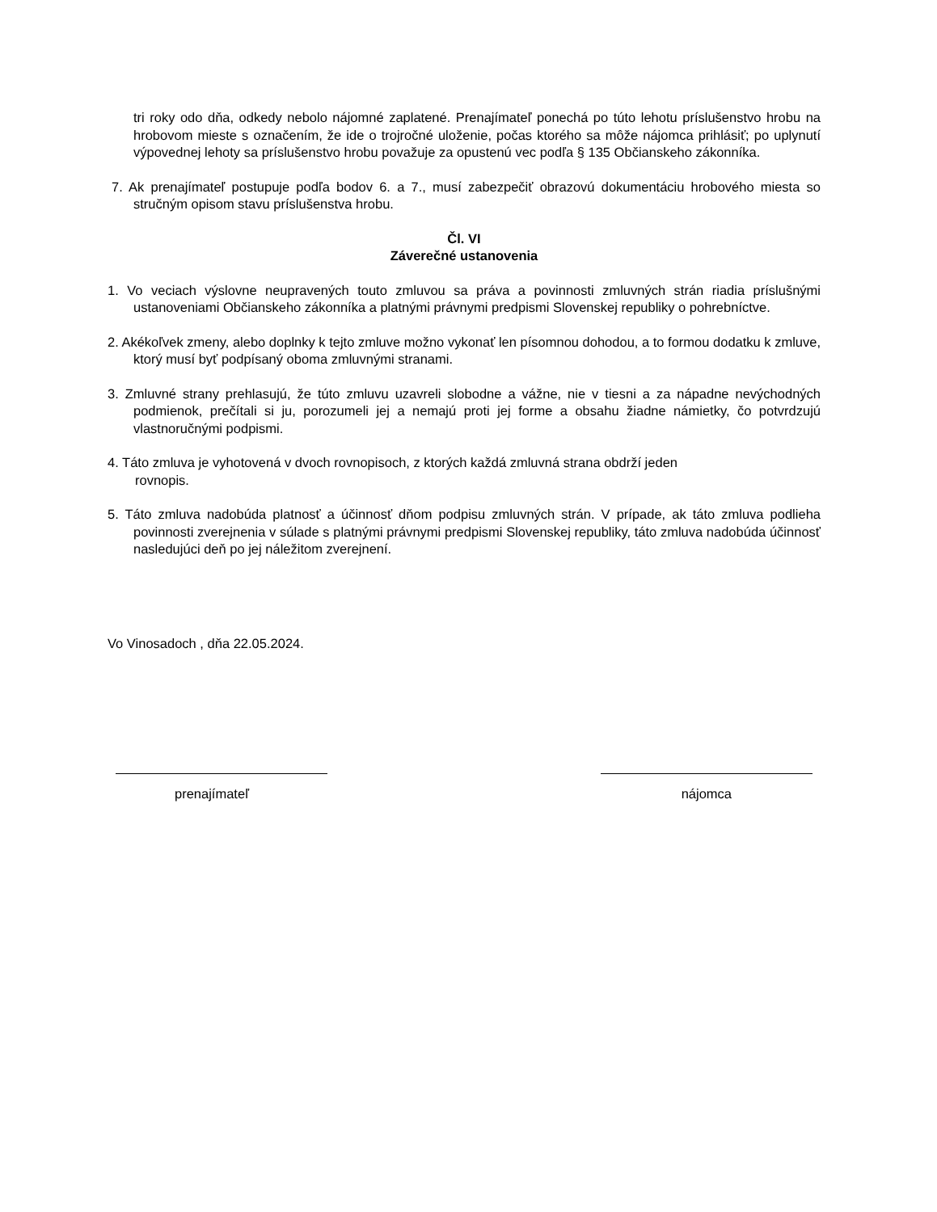tri roky odo dňa, odkedy nebolo nájomné zaplatené. Prenajímateľ ponechá po túto lehotu príslušenstvo hrobu na hrobovom mieste s označením, že ide o trojročné uloženie, počas ktorého sa môže nájomca prihlásiť; po uplynutí výpovednej lehoty sa príslušenstvo hrobu považuje za opustenú vec podľa § 135 Občianskeho zákonníka.
7. Ak prenajímateľ postupuje podľa bodov 6. a 7., musí zabezpečiť obrazovú dokumentáciu hrobového miesta so stručným opisom stavu príslušenstva hrobu.
Čl. VI
Záverečné ustanovenia
1. Vo veciach výslovne neupravených touto zmluvou sa práva a povinnosti zmluvných strán riadia príslušnými ustanoveniami Občianskeho zákonníka a platnými právnymi predpismi Slovenskej republiky o pohrebníctve.
2. Akékoľvek zmeny, alebo doplnky k tejto zmluve možno vykonať len písomnou dohodou, a to formou dodatku k zmluve, ktorý musí byť podpísaný oboma zmluvnými stranami.
3. Zmluvné strany prehlasujú, že túto zmluvu uzavreli slobodne a vážne, nie v tiesni a za nápadne nevýchodných podmienok, prečítali si ju, porozumeli jej a nemajú proti jej forme a obsahu žiadne námietky, čo potvrdzujú vlastnoručnými podpismi.
4. Táto zmluva je vyhotovená v dvoch rovnopisoch, z ktorých každá zmluvná strana obdrží jeden
rovnopis.
5. Táto zmluva nadobúda platnosť a účinnosť dňom podpisu zmluvných strán. V prípade, ak táto zmluva podlieha povinnosti zverejnenia v súlade s platnými právnymi predpismi Slovenskej republiky, táto zmluva nadobúda účinnosť nasledujúci deň po jej náležitom zverejnení.
Vo Vinosadoch , dňa 22.05.2024.
prenajímateľ nájomca